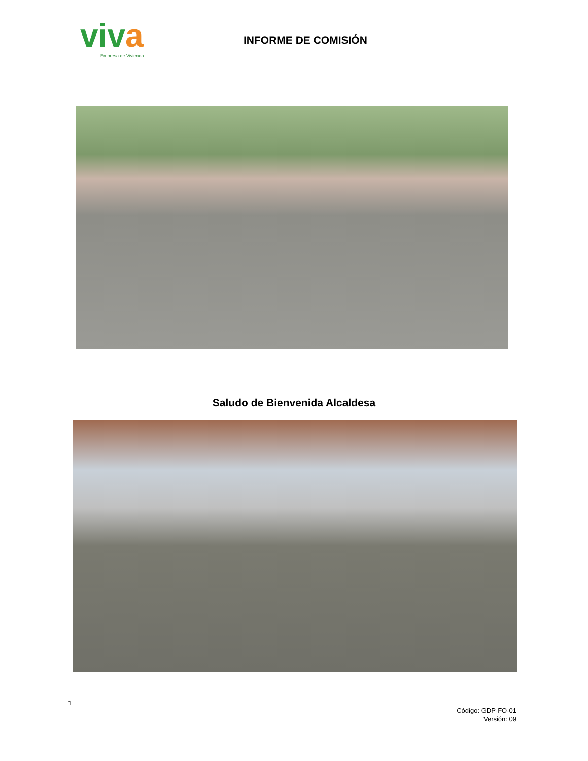viva
Empresa de Vivienda
INFORME DE COMISIÓN
Saludo de Bienvenida Alcaldesa
1
Código: GDP-FO-01
Versión: 09